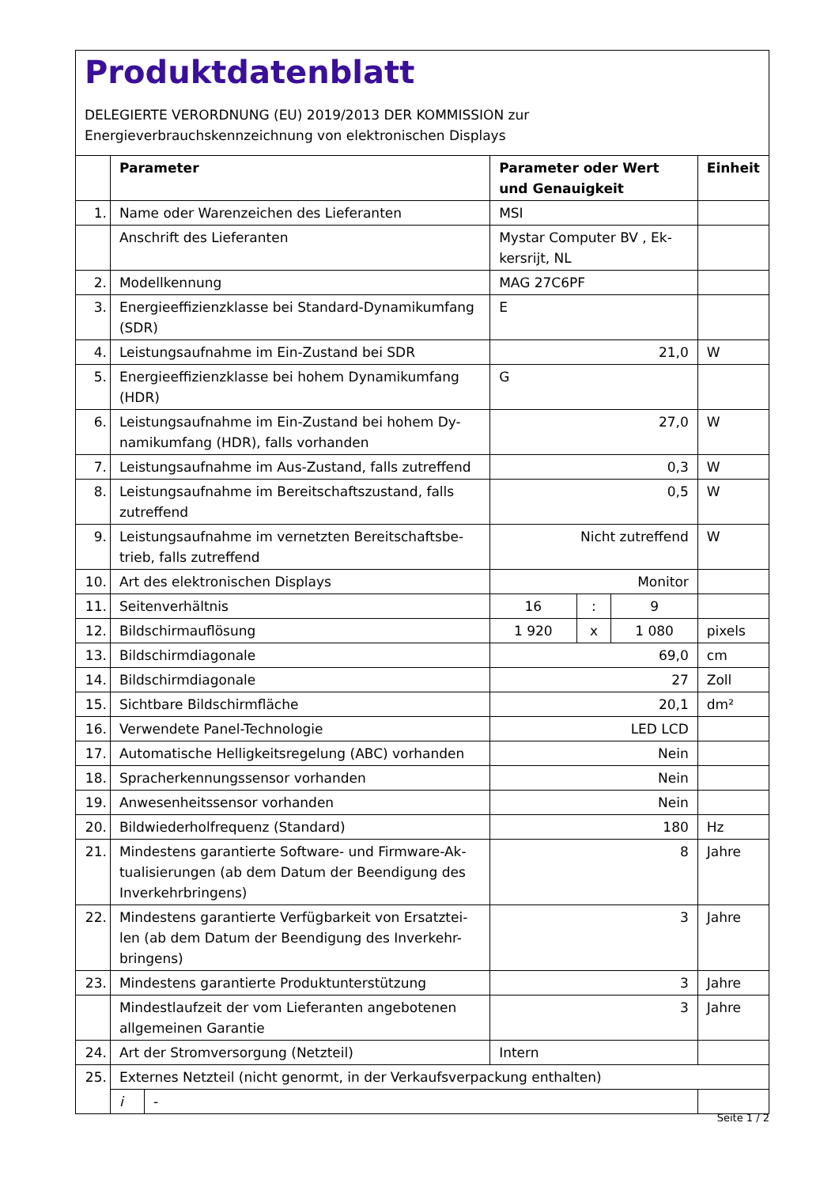Produktdatenblatt
DELEGIERTE VERORDNUNG (EU) 2019/2013 DER KOMMISSION zur
Energieverbrauchskennzeichnung von elektronischen Displays
| | Parameter | Parameter oder Wert und Genauigkeit | | | Einheit |
| --- | --- | --- | --- | --- | --- |
| 1. | Name oder Warenzeichen des Lieferanten | MSI | | | |
| | Anschrift des Lieferanten | Mystar Computer BV , Ek- kersrijt, NL | | | |
| 2. | Modellkennung | MAG 27C6PF | | | |
| 3. | Energieeffizienzklasse bei Standard-Dynamikumfang (SDR) | E | | | |
| 4. | Leistungsaufnahme im Ein-Zustand bei SDR | 21,0 | | | W |
| 5. | Energieeffizienzklasse bei hohem Dynamikumfang (HDR) | G | | | |
| 6. | Leistungsaufnahme im Ein-Zustand bei hohem Dy- namikumfang (HDR), falls vorhanden | 27,0 | | | W |
| 7. | Leistungsaufnahme im Aus-Zustand, falls zutreffend | 0,3 | | | W |
| 8. | Leistungsaufnahme im Bereitschaftszustand, falls zutreffend | 0,5 | | | W |
| 9. | Leistungsaufnahme im vernetzten Bereitschaftsbe- trieb, falls zutreffend | Nicht zutreffend | | | W |
| 10. | Art des elektronischen Displays | Monitor | | | |
| 11. | Seitenverhältnis | 16 | : | 9 | |
| 12. | Bildschirmauflösung | 1 920 | x | 1 080 | pixels |
| 13. | Bildschirmdiagonale | 69,0 | | | cm |
| 14. | Bildschirmdiagonale | 27 | | | Zoll |
| 15. | Sichtbare Bildschirmfläche | 20,1 | | | dm² |
| 16. | Verwendete Panel-Technologie | LED LCD | | | |
| 17. | Automatische Helligkeitsregelung (ABC) vorhanden | Nein | | | |
| 18. | Spracherkennungssensor vorhanden | Nein | | | |
| 19. | Anwesenheitssensor vorhanden | Nein | | | |
| 20. | Bildwiederholfrequenz (Standard) | 180 | | | Hz |
| 21. | Mindestens garantierte Software- und Firmware-Ak- tualisierungen (ab dem Datum der Beendigung des Inverkehrbringens) | 8 | | | Jahre |
| 22. | Mindestens garantierte Verfügbarkeit von Ersatztei- len (ab dem Datum der Beendigung des Inverkehr- bringens) | 3 | | | Jahre |
| 23. | Mindestens garantierte Produktunterstützung | 3 | | | Jahre |
| | Mindestlaufzeit der vom Lieferanten angebotenen allgemeinen Garantie | 3 | | | Jahre |
| 24. | Art der Stromversorgung (Netzteil) | Intern | | | |
| 25. | Externes Netzteil (nicht genormt, in der Verkaufsverpackung enthalten) | | | | |
| | / i / - / | | | | |
Seite 1 / 2